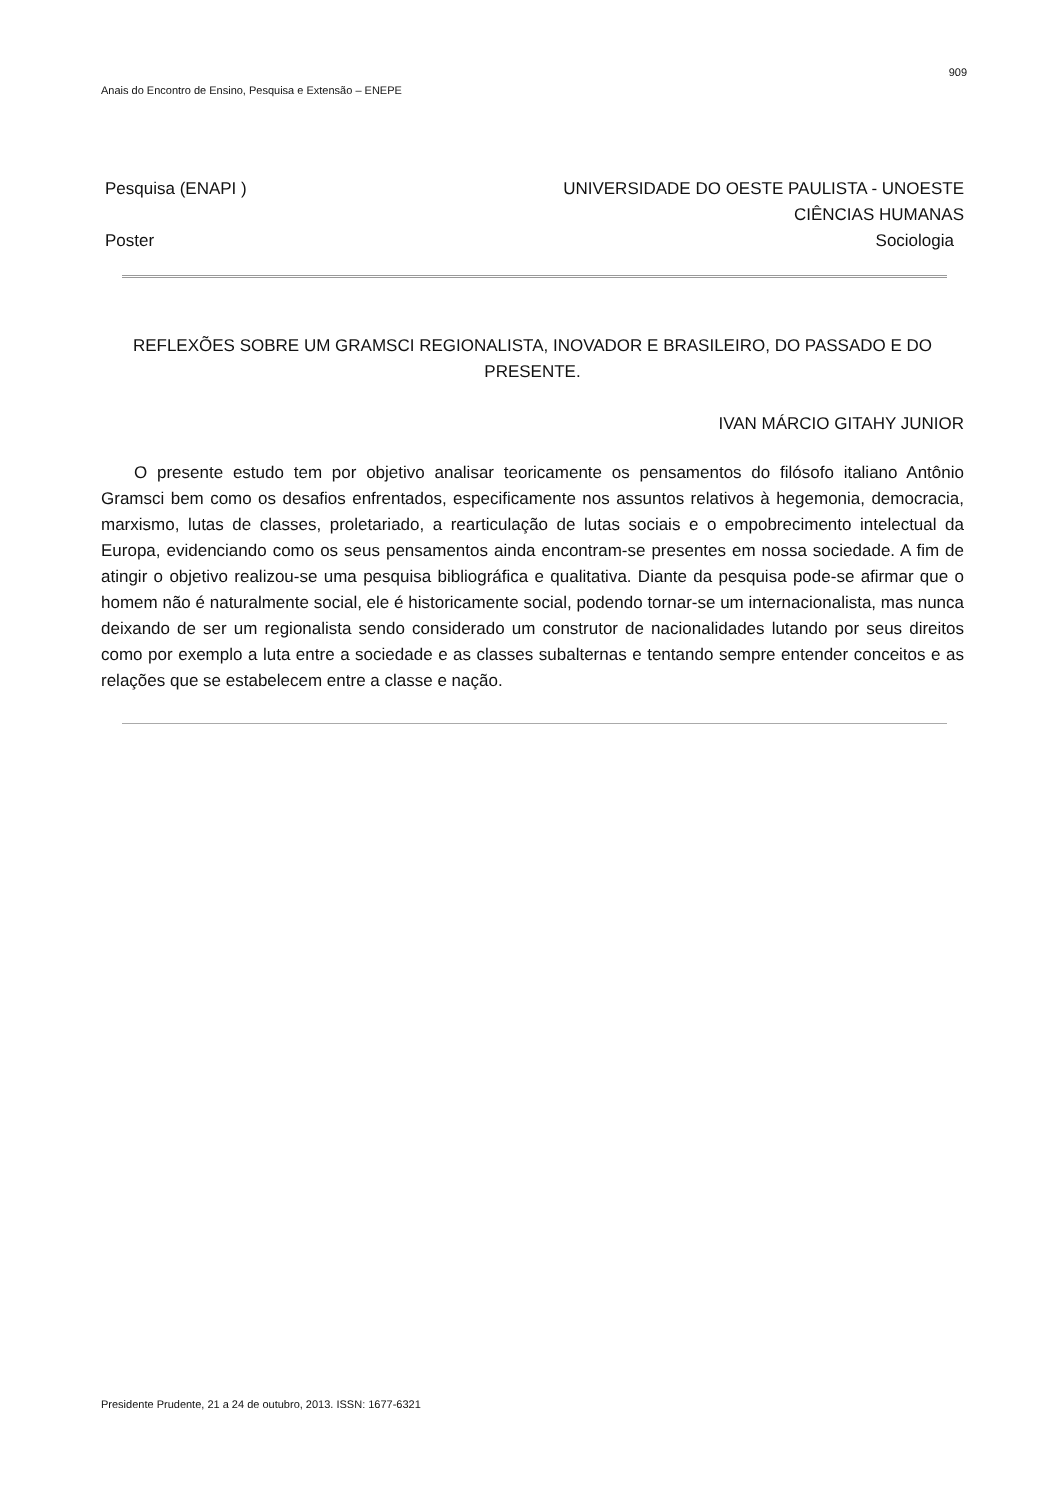909
Anais do Encontro de Ensino, Pesquisa e Extensão – ENEPE
Pesquisa (ENAPI ) UNIVERSIDADE DO OESTE PAULISTA - UNOESTE
CIÊNCIAS HUMANAS
Poster Sociologia
REFLEXÕES SOBRE UM GRAMSCI REGIONALISTA, INOVADOR E BRASILEIRO, DO PASSADO E DO PRESENTE.
IVAN MÁRCIO GITAHY JUNIOR
O presente estudo tem por objetivo analisar teoricamente os pensamentos do filósofo italiano Antônio Gramsci bem como os desafios enfrentados, especificamente nos assuntos relativos à hegemonia, democracia, marxismo, lutas de classes, proletariado, a rearticulação de lutas sociais e o empobrecimento intelectual da Europa, evidenciando como os seus pensamentos ainda encontram-se presentes em nossa sociedade. A fim de atingir o objetivo realizou-se uma pesquisa bibliográfica e qualitativa. Diante da pesquisa pode-se afirmar que o homem não é naturalmente social, ele é historicamente social, podendo tornar-se um internacionalista, mas nunca deixando de ser um regionalista sendo considerado um construtor de nacionalidades lutando por seus direitos como por exemplo a luta entre a sociedade e as classes subalternas e tentando sempre entender conceitos e as relações que se estabelecem entre a classe e nação.
Presidente Prudente, 21 a 24 de outubro, 2013. ISSN: 1677-6321